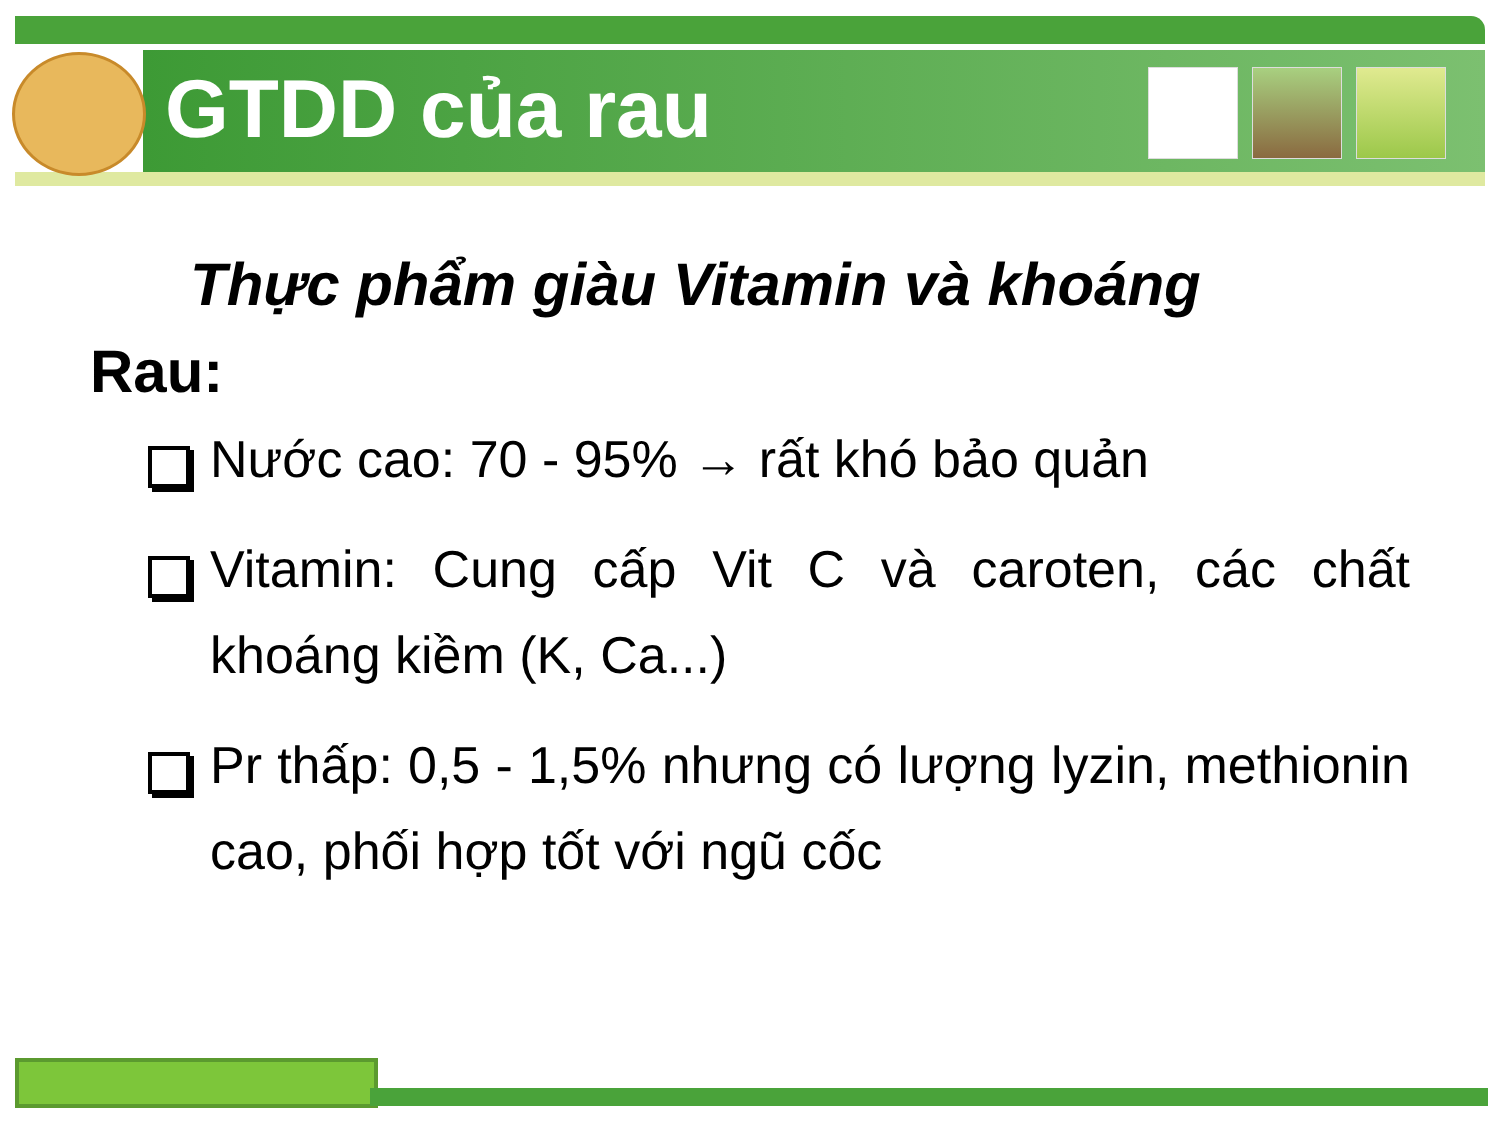GTDD của rau
Thực phẩm giàu Vitamin và khoáng
Rau:
Nước cao: 70 - 95% → rất khó bảo quản
Vitamin: Cung cấp Vit C và caroten, các chất khoáng kiềm (K, Ca...)
Pr thấp: 0,5 - 1,5% nhưng có lượng lyzin, methionin cao, phối hợp tốt với ngũ cốc